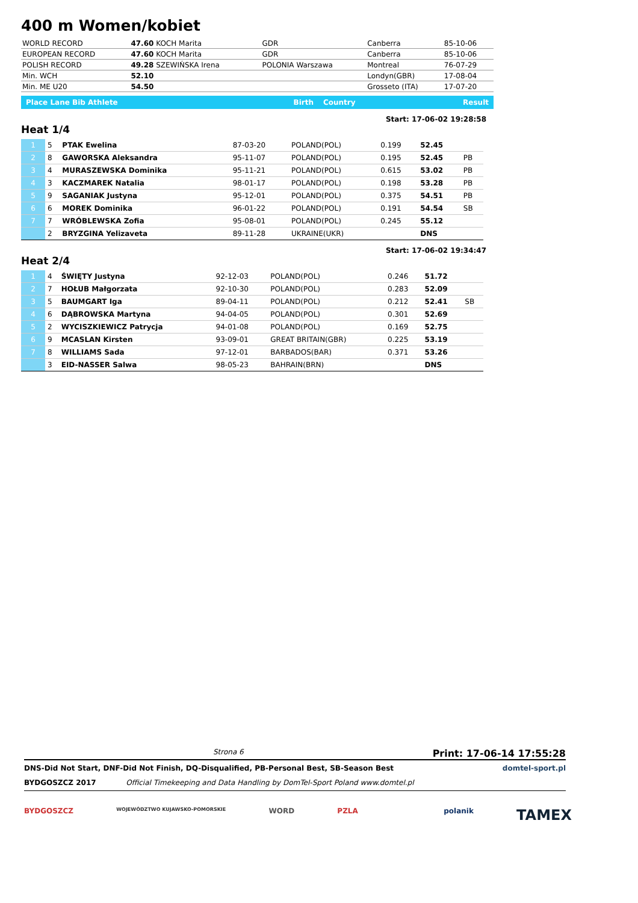400 m Women/kobiet
| WORLD RECORD | 47.60 KOCH Marita | GDR | Canberra | 85-10-06 |
| EUROPEAN RECORD | 47.60 KOCH Marita | GDR | Canberra | 85-10-06 |
| POLISH RECORD | 49.28 SZEWIŃSKA Irena | POLONIA Warszawa | Montreal | 76-07-29 |
| Min. WCH | 52.10 | | Londyn(GBR) | 17-08-04 |
| Min. ME U20 | 54.50 | | Grosseto (ITA) | 17-07-20 |
| Place Lane Bib Athlete | Birth | Country | Result |
Heat 1/4
Start: 17-06-02 19:28:58
| 1 | 5 | PTAK Ewelina | 87-03-20 | POLAND(POL) | 0.199 | 52.45 | |
| 2 | 8 | GAWORSKA Aleksandra | 95-11-07 | POLAND(POL) | 0.195 | 52.45 | PB |
| 3 | 4 | MURASZEWSKA Dominika | 95-11-21 | POLAND(POL) | 0.615 | 53.02 | PB |
| 4 | 3 | KACZMAREK Natalia | 98-01-17 | POLAND(POL) | 0.198 | 53.28 | PB |
| 5 | 9 | SAGANIAK Justyna | 95-12-01 | POLAND(POL) | 0.375 | 54.51 | PB |
| 6 | 6 | MOREK Dominika | 96-01-22 | POLAND(POL) | 0.191 | 54.54 | SB |
| 7 | 7 | WRÓBLEWSKA Zofia | 95-08-01 | POLAND(POL) | 0.245 | 55.12 | |
| | 2 | BRYZGINA Yelizaveta | 89-11-28 | UKRAINE(UKR) | | DNS | |
Heat 2/4
Start: 17-06-02 19:34:47
| 1 | 4 | ŚWIĘTY Justyna | 92-12-03 | POLAND(POL) | 0.246 | 51.72 | |
| 2 | 7 | HOŁUB Małgorzata | 92-10-30 | POLAND(POL) | 0.283 | 52.09 | |
| 3 | 5 | BAUMGART Iga | 89-04-11 | POLAND(POL) | 0.212 | 52.41 | SB |
| 4 | 6 | DĄBROWSKA Martyna | 94-04-05 | POLAND(POL) | 0.301 | 52.69 | |
| 5 | 2 | WYCISZKIEWICZ Patrycja | 94-01-08 | POLAND(POL) | 0.169 | 52.75 | |
| 6 | 9 | MCASLAN Kirsten | 93-09-01 | GREAT BRITAIN(GBR) | 0.225 | 53.19 | |
| 7 | 8 | WILLIAMS Sada | 97-12-01 | BARBADOS(BAR) | 0.371 | 53.26 | |
| | 3 | EID-NASSER Salwa | 98-05-23 | BAHRAIN(BRN) | | DNS | |
Strona 6 Print: 17-06-14 17:55:28
DNS-Did Not Start, DNF-Did Not Finish, DQ-Disqualified, PB-Personal Best, SB-Season Best domtel-sport.pl
BYDGOSZCZ 2017 Official Timekeeping and Data Handling by DomTel-Sport Poland www.domtel.pl
BYDGOSZCZ WOJEWÓDZTWO KUJAWSKO-POMORSKIE WORD PZLA polanik TAMEX